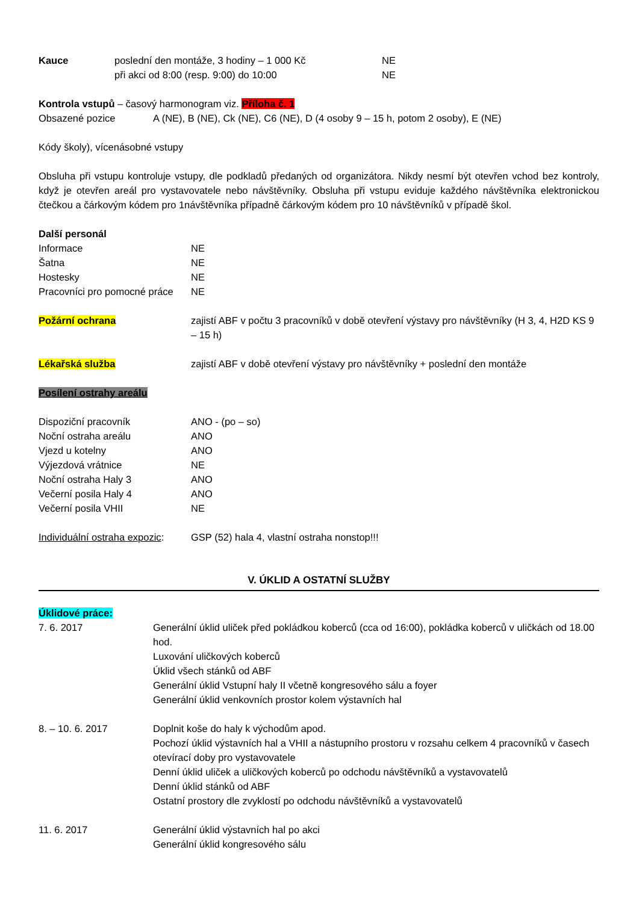Kauce poslední den montáže, 3 hodiny – 1 000 Kč
při akci od 8:00 (resp. 9:00) do 10:00
NE
NE
Kontrola vstupů – časový harmonogram viz. Příloha č. 1
Obsazené pozice A (NE), B (NE), Ck (NE), C6 (NE), D (4 osoby 9 – 15 h, potom 2 osoby), E (NE)
Kódy školy), vícenásobné vstupy
Obsluha při vstupu kontroluje vstupy, dle podkladů předaných od organizátora. Nikdy nesmí být otevřen vchod bez kontroly, když je otevřen areál pro vystavovatele nebo návštěvníky. Obsluha při vstupu eviduje každého návštěvníka elektronickou čtečkou a čárkovým kódem pro 1návštěvníka případně čárkovým kódem pro 10 návštěvníků v případě škol.
Další personál
Informace NE
Šatna NE
Hostesky NE
Pracovníci pro pomocné práce
NE
Požární ochrana zajistí ABF v počtu 3 pracovníků v době otevření výstavy pro návštěvníky (H 3, 4, H2D KS 9 – 15 h)
Lékařská služba zajistí ABF v době otevření výstavy pro návštěvníky + poslední den montáže
Posílení ostrahy areálu
Dispoziční pracovník ANO - (po – so)
Noční ostraha areálu ANO
Vjezd u kotelny ANO
Výjezdová vrátnice NE
Noční ostraha Haly 3 ANO
Večerní posila Haly 4 ANO
Večerní posila VHII NE
Individuální ostraha expozic:
GSP (52) hala 4, vlastní ostraha nonstop!!!
V. ÚKLID A OSTATNÍ SLUŽBY
Úklidové práce:
7. 6. 2017 Generální úklid uliček před pokládkou koberců (cca od 16:00), pokládka koberců v uličkách od 18.00 hod.
Luxování uličkových koberců
Úklid všech stánků od ABF
Generální úklid Vstupní haly II včetně kongresového sálu a foyer
Generální úklid venkovních prostor kolem výstavních hal
8. – 10. 6. 2017 Doplnit koše do haly k východům apod.
Pochozí úklid výstavních hal a VHII a nástupního prostoru v rozsahu celkem 4 pracovníků v časech otevírací doby pro vystavovatele
Denní úklid uliček a uličkových koberců po odchodu návštěvníků a vystavovatelů
Denní úklid stánků od ABF
Ostatní prostory dle zvyklostí po odchodu návštěvníků a vystavovatelů
11. 6. 2017 Generální úklid výstavních hal po akci
Generální úklid kongresového sálu